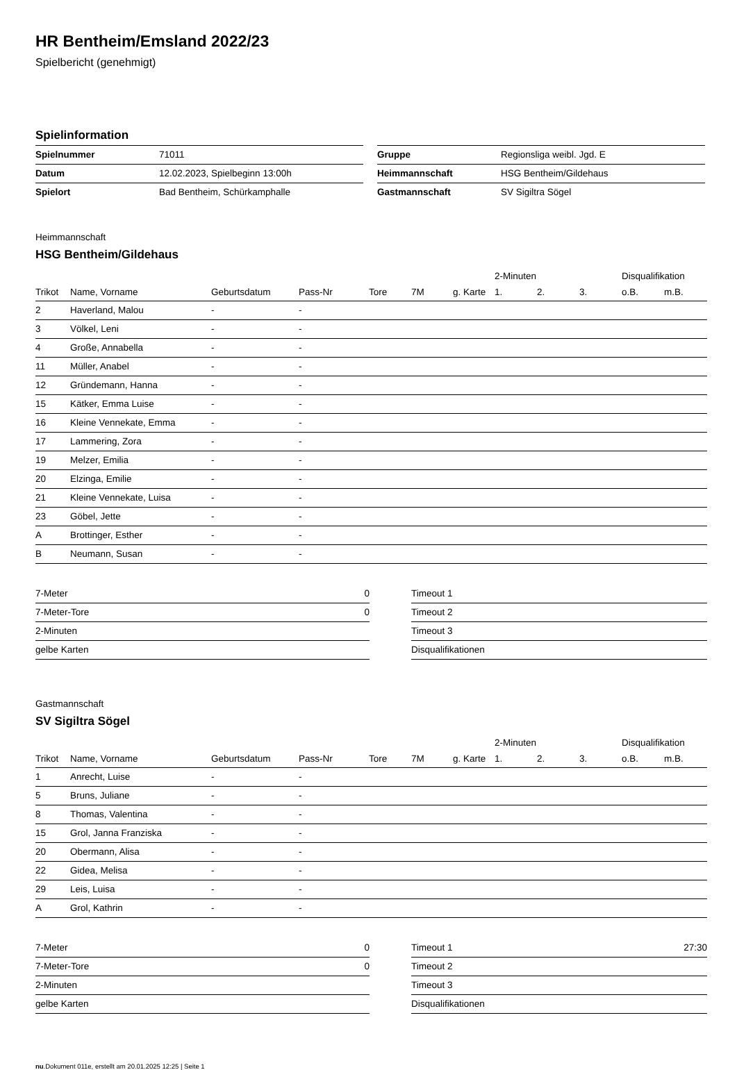HR Bentheim/Emsland 2022/23
Spielbericht (genehmigt)
Spielinformation
| Spielnummer | 71011 |
| Datum | 12.02.2023, Spielbeginn 13:00h |
| Spielort | Bad Bentheim, Schürkamphalle |
| Gruppe | Regionsliga weibl. Jgd. E |
| Heimmannschaft | HSG Bentheim/Gildehaus |
| Gastmannschaft | SV Sigiltra Sögel |
Heimmannschaft
HSG Bentheim/Gildehaus
| | | | | | | | 2-Minuten | | | Disqualifikation | |
| --- | --- | --- | --- | --- | --- | --- | --- | --- | --- | --- | --- |
| Trikot | Name, Vorname | Geburtsdatum | Pass-Nr | Tore | 7M | g. Karte | 1. | 2. | 3. | o.B. | m.B. |
| 2 | Haverland, Malou | - | - | | | | | | | | |
| 3 | Völkel, Leni | - | - | | | | | | | | |
| 4 | Große, Annabella | - | - | | | | | | | | |
| 11 | Müller, Anabel | - | - | | | | | | | | |
| 12 | Gründemann, Hanna | - | - | | | | | | | | |
| 15 | Kätker, Emma Luise | - | - | | | | | | | | |
| 16 | Kleine Vennekate, Emma | - | - | | | | | | | | |
| 17 | Lammering, Zora | - | - | | | | | | | | |
| 19 | Melzer, Emilia | - | - | | | | | | | | |
| 20 | Elzinga, Emilie | - | - | | | | | | | | |
| 21 | Kleine Vennekate, Luisa | - | - | | | | | | | | |
| 23 | Göbel, Jette | - | - | | | | | | | | |
| A | Brottinger, Esther | - | - | | | | | | | | |
| B | Neumann, Susan | - | - | | | | | | | | |
| 7-Meter | 0 |
| 7-Meter-Tore | 0 |
| 2-Minuten | |
| gelbe Karten | |
| Timeout 1 | |
| Timeout 2 | |
| Timeout 3 | |
| Disqualifikationen | |
Gastmannschaft
SV Sigiltra Sögel
| | | | | | | | 2-Minuten | | | Disqualifikation | |
| --- | --- | --- | --- | --- | --- | --- | --- | --- | --- | --- | --- |
| Trikot | Name, Vorname | Geburtsdatum | Pass-Nr | Tore | 7M | g. Karte | 1. | 2. | 3. | o.B. | m.B. |
| 1 | Anrecht, Luise | - | - | | | | | | | | |
| 5 | Bruns, Juliane | - | - | | | | | | | | |
| 8 | Thomas, Valentina | - | - | | | | | | | | |
| 15 | Grol, Janna Franziska | - | - | | | | | | | | |
| 20 | Obermann, Alisa | - | - | | | | | | | | |
| 22 | Gidea, Melisa | - | - | | | | | | | | |
| 29 | Leis, Luisa | - | - | | | | | | | | |
| A | Grol, Kathrin | - | - | | | | | | | | |
| 7-Meter | 0 |
| 7-Meter-Tore | 0 |
| 2-Minuten | |
| gelbe Karten | |
| Timeout 1 | 27:30 |
| Timeout 2 | |
| Timeout 3 | |
| Disqualifikationen | |
nu.Dokument 011e, erstellt am 20.01.2025 12:25 | Seite 1